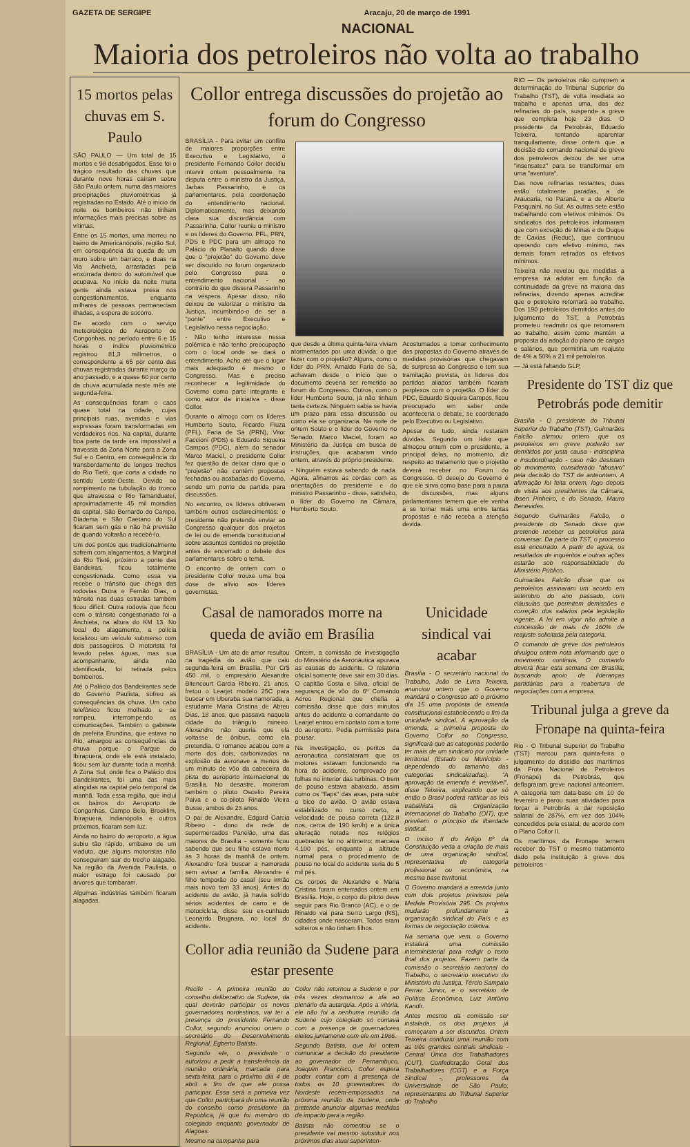GAZETA DE SERGIPE Aracaju, 20 de março de 1991
NACIONAL
Maioria dos petroleiros não volta ao trabalho
15 mortos pelas chuvas em S. Paulo
SÃO PAULO — Um total de 15 mortos e 98 desabrigados. Esse foi o trágico resultado das chuvas que durante nove horas caíram sobre São Paulo ontem, numa das maiores precipitações pluviométricas já registradas no Estado. Até o início da noite os bombeiros não tinham informações mais precisas sobre as vítimas.
Entre os 15 mortos, uma morreu no bairro de Americanópolis, região Sul, em consequência da queda de um muro sobre um barraco, e duas na Via Anchieta, arrastadas pela enxurrada dentro do automóvel que ocupava. No início da noite muita gente ainda estava presa nos congestionamentos, enquanto milhares de pessoas permaneciam ilhadas, a espera de socorro.
De acordo com o serviço meteorológico do Aeroporto de Congonhas, no período entre 6 e 15 horas o índice pluviométrico registrou 81,3 milímetros, o correspondente a 65 por cento das chuvas registradas durante março do ano passado, e a quase 60 por cento da chuva acumulada neste mês até segunda-feira.
As consequências foram o caos quase total na cidade, cujas principais ruas, avenidas e vias expressas foram transformadas em verdadeiros rios. Na capital, durante boa parte da tarde era impossível a travessia da Zona Norte para a Zona Sul e o Centro, em consequência do transbordamento de longos trechos do Rio Tietê, que corta a cidade no sentido Leste-Oeste. Devido ao rompimento na tubulação do tronco que atravessa o Rio Tamanduateí, aproximadamente 45 mil moradias da capital, São Bernardo do Campo, Diadema e São Caetano do Sul ficaram sem gás e não há previsão de quando voltarão a recebê-lo.
Um dos pontos que tradicionalmente sofrem com alagamentos, a Marginal do Rio Tietê, próximo a ponte das Bandeiras, ficou totalmente congestionada. Como essa via recebe o trânsito que chega das rodovias Dutra e Fernão Dias, o trânsito nas duas estradas também ficou difícil. Outra rodovia que ficou com o trânsito congestionado foi a Anchieta, na altura do KM 13. No local do alagamento, a polícia localizou um veículo submerso com dois passageiros. O motorista foi levado pelas águas, mas sua acompanhante, ainda não identificada, foi retirada pelos bombeiros.
Até o Palácio dos Bandeirantes sede do Governo Paulista, sofreu as consequências da chuva. Um cabo telefônico ficou molhado e se rompeu, interrompendo as comunicações. Também o gabinete da prefeita Erundina, que estava no Rio, amargou as consequências da chuva porque o Parque do Ibirapuera, onde ele está instalado, ficou sem luz durante toda a manhã. A Zona Sul, onde fica o Palácio dos Bandeirantes, foi uma das mais atingidas na capital pelo temporal da manhã. Toda essa região, que inclui os bairros do Aeroporto de Congonhas, Campo Belo, Brooklim, Ibirapuera, Indianópolis e outros próximos, ficaram sem luz.
Ainda no bairro do aeroporto, a água subiu tão rápido, embaixo de um viaduto, que alguns motoristas não conseguiram sair do trecho alagado. Na região da Avenida Paulista, o maior estrago foi causado por árvores que tombaram.
Algumas indústrias também ficaram alagadas.
Collor entrega discussões do projetão ao forum do Congresso
BRASÍLIA - Para evitar um conflito de maiores proporções entre Executivo e Legislativo, o presidente Fernando Collor decidiu intervir ontem pessoalmente na disputa entre o ministro da Justiça, Jarbas Passarinho, e os parlamentares, pela coordenação do entendimento nacional. Diplomaticamente, mas deixando clara sua discordância com Passarinho, Collor reuniu o ministro e os líderes do Governo, PFL, PRN, PDS e PDC para um almoço no Palácio do Planalto quando disse que o "projetão" do Governo deve ser discutido no forum organizado pelo Congresso para o entendimento nacional - ao contrário do que dissera Passarinho na véspera. Apesar disso, não deixou de valorizar o ministro da Justiça, incumbindo-o de ser a "ponte" entre Executivo e Legislativo nessa negociação.
- Não tenho interesse nessa polêmica e não tenho preocupação com o local onde se dará o entendimento. Acho até que o lugar mais adequado é mesmo o Congresso. Mas é preciso reconhecer a legitimidade do Governo como parte integrante e como autor da iniciativa - disse Collor.
Durante o almoço com os líderes Humberto Souto, Ricardo Fiuza (PFL), Faria de Sá (PRN), Vitor Faccioni (PDS) e Eduardo Siqueira Campos (PDC), além do senador Marco Maciel, o presidente Collor fez questão de deixar claro que o "projetão" não contém propostas fechadas ou acabadas do Governo, sendo um ponto de partida para discussões.
No encontro, os líderes obtiveram também outros esclarecimentos: o presidente não pretende enviar ao Congresso qualquer dos projetos de lei ou de emenda constitucional sobre assuntos contidos no projetão antes de encerrado o debate dos parlamentares sobre o tema.
O encontro de ontem com o presidente Collor trouxe uma boa dose de alívio aos líderes governistas.
que desde a última quinta-feira viviam atormentados por uma dúvida: o que fazer com o projetão? Alguns, como o líder do PRN, Arnaldo Faria de Sá, achavam desde o início que o documento deveria ser remetido ao forum do Congresso. Outros, como o líder Humberto Souto, já não tinham tanta certeza. Ninguém sabia se havia um prazo para essa discussão ou como ela se organizaria. Na noite de ontem Souto e o líder do Governo no Senado, Marco Maciel, foram ao Ministério da Justiça em busca de instruções, que acabaram vindo ontem, através do próprio presidente.
- Ninguém estava sabendo de nada. Agora, afinamos as cordas com as orientações do presidente e do ministro Passarinho - disse, satisfeito, o líder do Governo na Câmara, Humberto Souto.
Acostumados a tomar conhecimento das propostas do Governo através de medidas provisórias que chegavam de surpresa ao Congresso e tem sua tramitação prevista, os líderes dos partidos aliados também ficaram perplexos com o projetão. O líder do PDC, Eduardo Siqueira Campos, ficou preocupado em saber onde aconteceria o debate, se coordenado pelo Executivo ou Legislativo.
Apesar de tudo, ainda restaram dúvidas. Segundo um líder que almoçou ontem com o presidente, a principal delas, no momento, diz respeito ao tratamento que o projetão deverá receber no Forum do Congresso. O desejo do Governo é que ele sirva como base para a pauta de discussões, mas alguns parlamentares temem que ele venha a se tornar mais uma entre tantas propostas e não receba a atenção devida.
Casal de namorados morre na queda de avião em Brasília
BRASÍLIA - Um ato de amor resultou na tragédia do avião que caiu segunda-feira em Brasília. Por Cr$ 450 mil, o empresário Alexandre Bitencourt Garcia Ribeiro, 21 anos, fretou o Learjet modelo 25C para buscar em Uberaba sua namorada, a estudante Maria Cristina de Abreu Dias, 18 anos, que passava naquela cidade do triângulo mineiro. Alexandre não queria que ela voltasse de ônibus, como ela pretendia. O romance acabou com a morte dos dois, carbonizados na explosão da aeronave a menos de um minuto de vôo da cabeceira da pista do aeroporto internacional de Brasília. No desastre, morreram também o piloto Oscelio Pereira Paiva e o co-piloto Rinaldo Vieira Busse, ambos de 23 anos.
O pai de Alexandre, Edgard Garcia Ribeiro - dono da rede de supermercados Panelão, uma das maiores de Brasília - somente ficou sabendo que seu filho estava morto às 3 horas da manhã de ontem. Alexandre fora buscar a namorada sem avisar a família. Alexandre é filho temporão do casal (seu irmão mais novo tem 33 anos). Antes do acidente de avião, já havia sofrido sérios acidentes de carro e de motocicleta, disse seu ex-cunhado Leonardo Brugnara, no local do acidente.
Ontem, a comissão de investigação do Ministério da Aeronáutica apurava as causas do acidente. O relatório oficial somente deve sair em 30 dias. O capitão Costa e Silva, oficial de segurança de vôo do 6º Comando Aéreo Regional que chefia a comissão, disse que dois minutos antes do acidente o comandante do Learjet entrou em contato com a torre do aeroporto. Pedia permissão para pousar.
Na investigação, os peritos da aeronáutica constataram que os motores estavam funcionando na hora do acidente, comprovado por folhas no interior das turbinas. O trem de pouso estava abaixado, assim como os "flaps" das asas, para subir o bico do avião. O avião estava estabilizado no curso certo, a velocidade de pouso correta (122.8 nos, cerca de 190 km/h) e a única alteração notada nos relógios quebrados foi no altímetro: marcava 4.100 pés, enquanto a altitude normal para o procedimento de pouso no local do acidente seria de 5 mil pés.
Os corpos de Alexandre e Maria Cristina foram enterrados ontem em Brasília. Hoje, o corpo do piloto deve seguir para Rio Branco (AC), e o de Rinaldo vai para Serro Largo (RS), cidades onde nasceram. Todos eram solteiros e não tinham filhos.
Collor adia reunião da Sudene para estar presente
Recife - A primeira reunião do conselho deliberativo da Sudene, da qual deverão participar os novos governadores nordestinos, vai ter a presença do presidente Fernando Collor, segundo anunciou ontem o secretário do Desenvolvimento Regional, Egberto Batista.
Segundo ele, o presidente o autorizou a pedir a transferência da reunião ordinária, marcada para sexta-feira, para o próximo dia 4 de abril a fim de que ele possa participar. Essa será a primeira vez que Collor participará de uma reunião do conselho como presidente da República, já que foi membro do colegiado enquanto governador de Alagoas.
Mesmo na campanha para
Collor não retornou a Sudene e por três vezes desmarcou a ida ao plenário da autarquia. Após a vitória, ele não foi a nenhuma reunião da Sudene cujo colegiado só contava com a presença de governadores eleitos juntamente com ele em 1986.
Segundo Batista, que foi ontem comunicar a decisão do presidente ao governador de Pernambuco, Joaquim Francisco, Collor espera poder contar com a presença de todos os 10 governadores do Nordeste recém-empossados na próxima reunião da Sudene, onde pretende anunciar algumas medidas de impacto para a região.
Batista não comentou se o presidente vai mesmo substituir nos próximos dias atual superinten-
Unicidade sindical vai acabar
Brasília - O secretário nacional do Trabalho, João de Lima Teixeira, anunciou ontem que o Governo mandará o Congresso até o próximo dia 15 uma proposta de emenda constitucional estabelecendo o fim da unicidade sindical. A aprovação da emenda, a primeira proposta do Governo Collor ao Congresso, significará que as categorias poderão ter mais de um sindicato por unidade territorial (Estado ou Município - dependendo do tamanho das categorias sindicalizadas). "A aprovação da emenda é inevitável", disse Teixeira, explicando que só então o Brasil poderá ratificar as leis trabalhista da Organização Internacional do Trabalho (OIT), que prevêem o princípio da liberdade sindical.
O inciso II do Artigo 8º da Constituição veda a criação de mais de uma organização sindical, representativa de categoria profissional ou econômica, na mesma base territorial.
O Governo mandará a emenda junto com dois projetos previstos pela Medida Provisória 295. Os projetos mudarão profundamente a organização sindical do País e as formas de negociação coletiva.
Na semana que vem, o Governo instalará uma comissão interministerial para redigir o texto final dos projetos. Fazem parte da comissão o secretário nacional do Trabalho, o secretário executivo do Ministério da Justiça, Tércio Sampaio Ferraz Junior, e o secretário de Política Econômica, Luiz Antônio Kandir.
Antes mesmo da comissão ser instalada, os dois projetos já começaram a ser discutidos. Ontem Teixeira conduziu uma reunião com as três grandes centrais sindicais - Central Única dos Trabalhadores (CUT), Confederação Geral dos Trabalhadores (CGT) e a Força Sindical -, professores da Universidade de São Paulo, representantes do Tribunal Superior do Trabalho
RIO — Os petroleiros não cumprem a determinação do Tribunal Superior do Trabalho (TST), de volta imediata ao trabalho e apenas uma, das dez refinarias do país, suspende a greve que completa hoje 23 dias. O presidente da Petrobrás, Eduardo Teixeira, tentando aparentar tranquilamente, disse ontem que a decisão do comando nacional de greve dos petroleiros deixou de ser uma "insensatez" para se transformar em uma "aventura".
Das nove refinarias restantes, duas estão totalmente paradas, a de Araucaria, no Paraná, e a de Alberto Pasquaini, no Sul. As outras sete estão trabalhando com efetivos mínimos. Os sindicatos dos petroleiros informaram que com exceção de Minas e de Duque de Caxias (Reduc), que continuou operando com efetivo mínimo, nas demais foram retirados os efetivos mínimos.
Teixeira não revelou que medidas a empresa irá adotar em função da continuidade da greve na maioria das refinarias, dizendo apenas acreditar que o petroleiro retornará ao trabalho. Dos 190 petroleiros demitidos antes do julgamento do TST, a Petrobrás prometeu readmitir os que retornarem ao trabalho, assim como mantém a proposta da adoção do plano de cargos e salários, que permitiria um reajuste de 4% a 50% a 21 mil petroleiros.
— Já está faltando GLP,
Presidente do TST diz que Petrobrás pode demitir
Brasília - O presidente do Tribunal Superior do Trabalho (TST), Guimarães Falcão afirmou ontem que os petroleiros em greve poderão ser demitidos por justa causa - indisciplina e insubordinação - caso não desistam do movimento, considerado "abusivo" pela decisão do TST de anteontem. A afirmação foi feita ontem, logo depois de visita aos presidentes da Câmara, Ibsen Pinheiro, e do Senado, Mauro Benevides.
Segundo Guimarães Falcão, o presidente do Senado disse que pretende receber os petroleiros para conversar. Da parte do TST, o processo está encerrado. A partir de agora, os resultados de inquéritos e outras ações estarão sob responsabilidade do Ministério Público.
Guimarães Falcão disse que os petroleiros assinaram um acordo em setembro do ano passado, com cláusulas que permitem demissões e correção dos salários pela legislação vigente. A lei em vigor não admite a concessão de mais de 160% de reajuste solicitada pela categoria.
O comando de greve dos petroleiros divulgou ontem nota informando que o movimento continua. O comando deverá ficar esta semana em Brasília, buscando apoio de lideranças partidárias para a reabertura de negociações com a empresa.
Tribunal julga a greve da Fronape na quinta-feira
Rio - O Tribunal Superior do Trabalho (TST) marcou para quinta-feira o julgamento do dissídio dos marítimos da Frota Nacional de Petroleiros (Fronape) da Petrobrás, que deflagraram greve nacional anteontem. A categoria tem data-base em 10 de fevereiro e parou suas atividades para forçar a Petrobrás a dar reposição salarial de 287%, em vez dos 104% concedidos pela estatal, de acordo com o Plano Collor II.
Os marítimos da Fronape temem receber do TST o mesmo tratamento dado pela instituição à greve dos petroleiros -